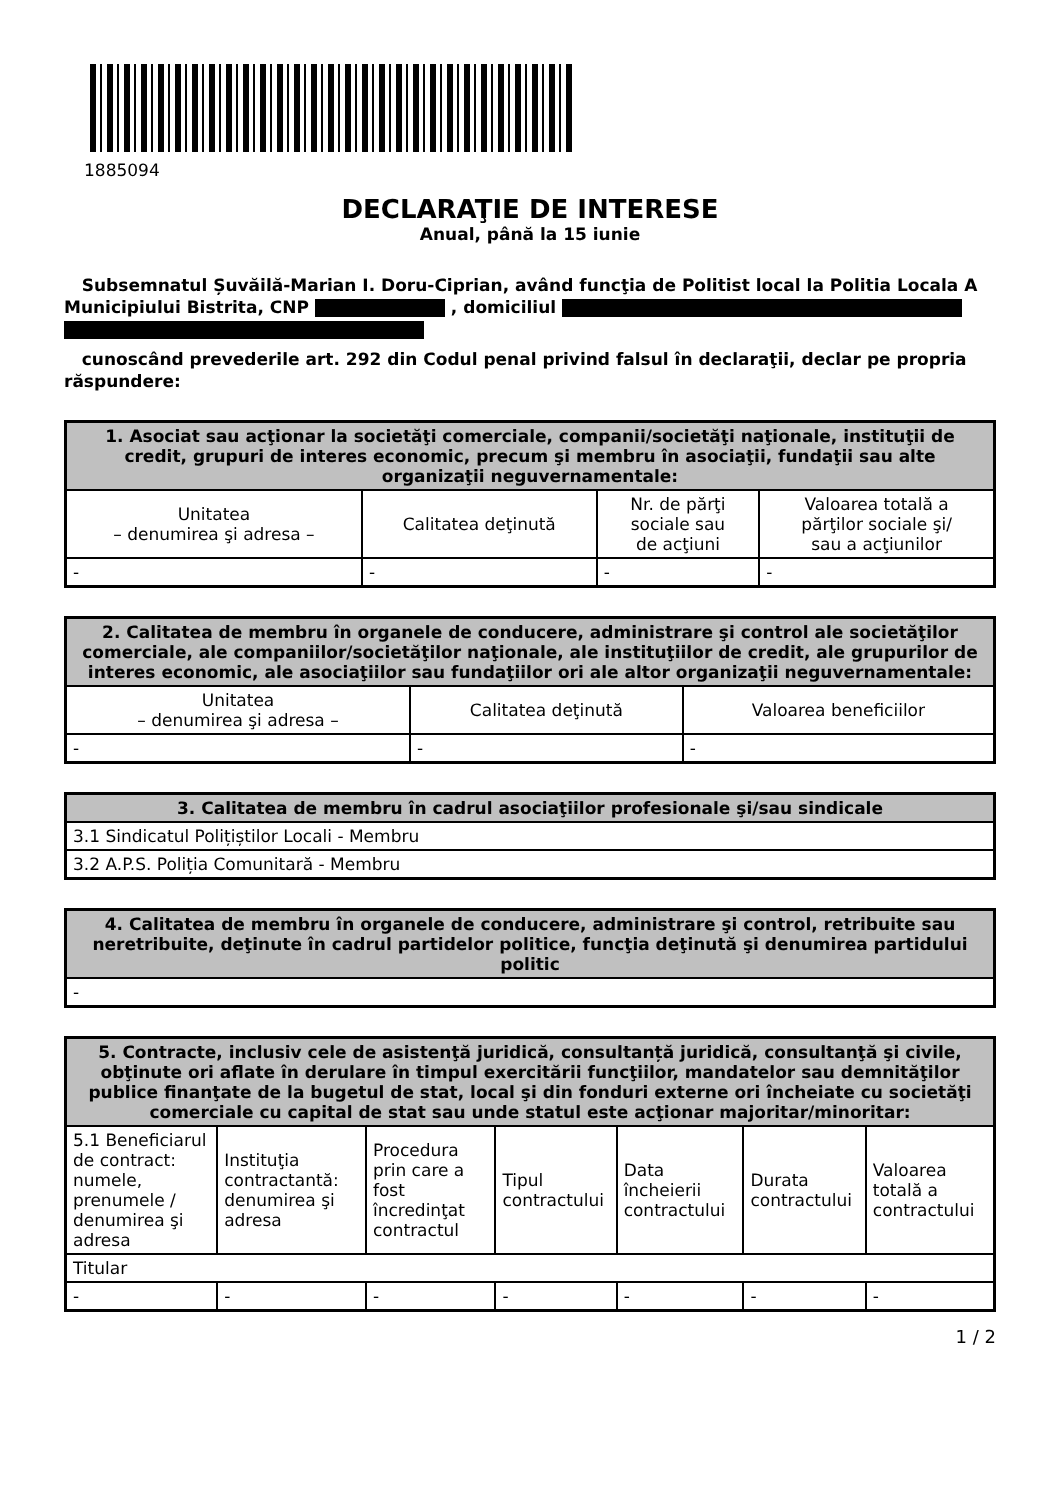1885094
DECLARAŢIE DE INTERESE
Anual, până la 15 iunie
Subsemnatul Șuvăilă-Marian I. Doru-Ciprian, având funcţia de Politist local la Politia Locala A Municipiului Bistrita, CNP , domiciliul
cunoscând prevederile art. 292 din Codul penal privind falsul în declaraţii, declar pe propria răspundere:
| 1. Asociat sau acţionar la societăţi comerciale, companii/societăţi naţionale, instituţii de credit, grupuri de interes economic, precum şi membru în asociaţii, fundaţii sau alte organizaţii neguvernamentale: | | | |
| --- | --- | --- | --- |
| Unitatea – denumirea şi adresa – | Calitatea deţinută | Nr. de părţi sociale sau de acţiuni | Valoarea totală a părţilor sociale şi/ sau a acţiunilor |
| - | - | - | - |
| 2. Calitatea de membru în organele de conducere, administrare şi control ale societăţilor comerciale, ale companiilor/societăţilor naţionale, ale instituţiilor de credit, ale grupurilor de interes economic, ale asociaţiilor sau fundaţiilor ori ale altor organizaţii neguvernamentale: | | |
| --- | --- | --- |
| Unitatea – denumirea şi adresa – | Calitatea deţinută | Valoarea beneficiilor |
| - | - | - |
| 3. Calitatea de membru în cadrul asociaţiilor profesionale şi/sau sindicale |
| --- |
| 3.1 Sindicatul Polițiștilor Locali - Membru |
| 3.2 A.P.S. Poliția Comunitară - Membru |
| 4. Calitatea de membru în organele de conducere, administrare şi control, retribuite sau neretribuite, deţinute în cadrul partidelor politice, funcţia deţinută şi denumirea partidului politic |
| --- |
| - |
| 5. Contracte, inclusiv cele de asistenţă juridică, consultanță juridică, consultanţă şi civile, obţinute ori aflate în derulare în timpul exercitării funcţiilor, mandatelor sau demnităţilor publice finanţate de la bugetul de stat, local şi din fonduri externe ori încheiate cu societăţi comerciale cu capital de stat sau unde statul este acţionar majoritar/minoritar: | | | | | | |
| --- | --- | --- | --- | --- | --- | --- |
| 5.1 Beneficiarul de contract: numele, prenumele / denumirea şi adresa | Instituţia contractantă: denumirea şi adresa | Procedura prin care a fost încredinţat contractul | Tipul contractului | Data încheierii contractului | Durata contractului | Valoarea totală a contractului |
| Titular | | | | | | |
| - | - | - | - | - | - | - |
1 / 2